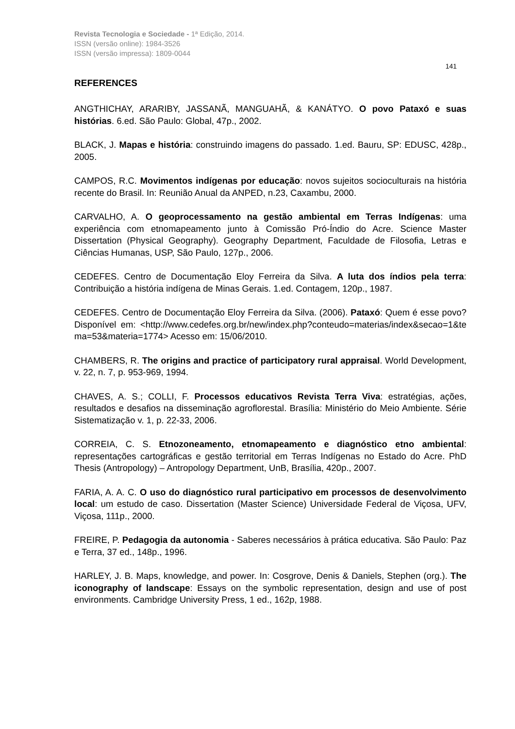Revista Tecnologia e Sociedade - 1ª Edição, 2014.
ISSN (versão online): 1984-3526
ISSN (versão impressa): 1809-0044
141
REFERENCES
ANGTHICHAY, ARARIBY, JASSANÃ, MANGUAHÃ, & KANÁTYO. O povo Pataxó e suas histórias. 6.ed. São Paulo: Global, 47p., 2002.
BLACK, J. Mapas e história: construindo imagens do passado. 1.ed. Bauru, SP: EDUSC, 428p., 2005.
CAMPOS, R.C. Movimentos indígenas por educação: novos sujeitos socioculturais na história recente do Brasil. In: Reunião Anual da ANPED, n.23, Caxambu, 2000.
CARVALHO, A. O geoprocessamento na gestão ambiental em Terras Indígenas: uma experiência com etnomapeamento junto à Comissão Pró-Índio do Acre. Science Master Dissertation (Physical Geography). Geography Department, Faculdade de Filosofia, Letras e Ciências Humanas, USP, São Paulo, 127p., 2006.
CEDEFES. Centro de Documentação Eloy Ferreira da Silva. A luta dos índios pela terra: Contribuição a história indígena de Minas Gerais. 1.ed. Contagem, 120p., 1987.
CEDEFES. Centro de Documentação Eloy Ferreira da Silva. (2006). Pataxó: Quem é esse povo? Disponível em: <http://www.cedefes.org.br/new/index.php?conteudo=materias/index&secao=1&tema=53&materia=1774> Acesso em: 15/06/2010.
CHAMBERS, R. The origins and practice of participatory rural appraisal. World Development, v. 22, n. 7, p. 953-969, 1994.
CHAVES, A. S.; COLLI, F. Processos educativos Revista Terra Viva: estratégias, ações, resultados e desafios na disseminação agroflorestal. Brasília: Ministério do Meio Ambiente. Série Sistematização v. 1, p. 22-33, 2006.
CORREIA, C. S. Etnozoneamento, etnomapeamento e diagnóstico etno ambiental: representações cartográficas e gestão territorial em Terras Indígenas no Estado do Acre. PhD Thesis (Antropology) – Antropology Department, UnB, Brasília, 420p., 2007.
FARIA, A. A. C. O uso do diagnóstico rural participativo em processos de desenvolvimento local: um estudo de caso. Dissertation (Master Science) Universidade Federal de Viçosa, UFV, Viçosa, 111p., 2000.
FREIRE, P. Pedagogia da autonomia - Saberes necessários à prática educativa. São Paulo: Paz e Terra, 37 ed., 148p., 1996.
HARLEY, J. B. Maps, knowledge, and power. In: Cosgrove, Denis & Daniels, Stephen (org.). The iconography of landscape: Essays on the symbolic representation, design and use of post environments. Cambridge University Press, 1 ed., 162p, 1988.